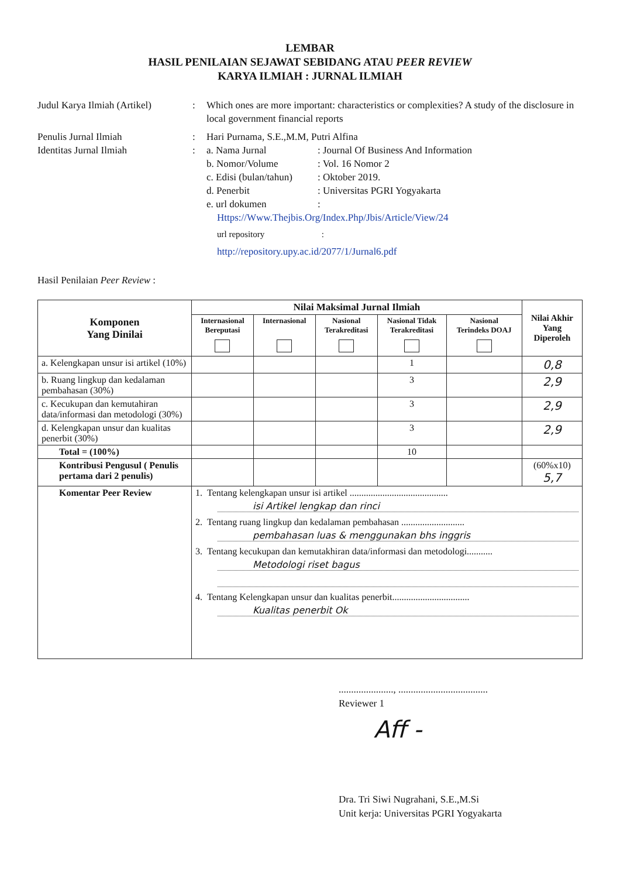LEMBAR
HASIL PENILAIAN SEJAWAT SEBIDANG ATAU PEER REVIEW
KARYA ILMIAH : JURNAL ILMIAH
Judul Karya Ilmiah (Artikel)
: Which ones are more important: characteristics or complexities? A study of the disclosure in local government financial reports
Penulis Jurnal Ilmiah : Hari Purnama, S.E.,M.M, Putri Alfina
Identitas Jurnal Ilmiah : a. Nama Jurnal : Journal Of Business And Information
b. Nomor/Volume : Vol. 16 Nomor 2
c. Edisi (bulan/tahun)
: Oktober 2019.
d. Penerbit : Universitas PGRI Yogyakarta
e. url dokumen :
Https://Www.Thejbis.Org/Index.Php/Jbis/Article/View/24
url repository :
http://repository.upy.ac.id/2077/1/Jurnal6.pdf
Hasil Penilaian Peer Review :
| Komponen Yang Dinilai | Nilai Maksimal Jurnal Ilmiah | | | | | Nilai Akhir Yang Diperoleh |
| --- | --- | --- | --- | --- | --- | --- |
| | Internasional Bereputasi | Internasional | Nasional Terakreditasi | Nasional Tidak Terakreditasi | Nasional Terindeks DOAJ | |
| a. Kelengkapan unsur isi artikel (10%) | | | | 1 | | 0,8 |
| b. Ruang lingkup dan kedalaman pembahasan (30%) | | | | 3 | | 2,9 |
| c. Kecukupan dan kemutahiran data/informasi dan metodologi (30%) | | | | 3 | | 2,9 |
| d. Kelengkapan unsur dan kualitas penerbit (30%) | | | | 3 | | 2,9 |
| Total = (100%) | | | | 10 | | |
| Kontribusi Pengusul ( Penulis pertama dari 2 penulis) | | | | | | (60%x10) 5,7 |
| Komentar Peer Review | 1. Tentang kelengkapan unsur isi artikel .......................................... isi Artikel lengkap dan rinci 2. Tentang ruang lingkup dan kedalaman pembahasan ........................... pembahasan luas & menggunakan bhs inggris 3. Tentang kecukupan dan kemutakhiran data/informasi dan metodologi........... Metodologi riset bagus 4. Tentang Kelengkapan unsur dan kualitas penerbit................................. Kualitas penerbit Ok | | | | | |
......................, ....................................
Reviewer 1
Aff -
Dra. Tri Siwi Nugrahani, S.E.,M.Si
Unit kerja: Universitas PGRI Yogyakarta